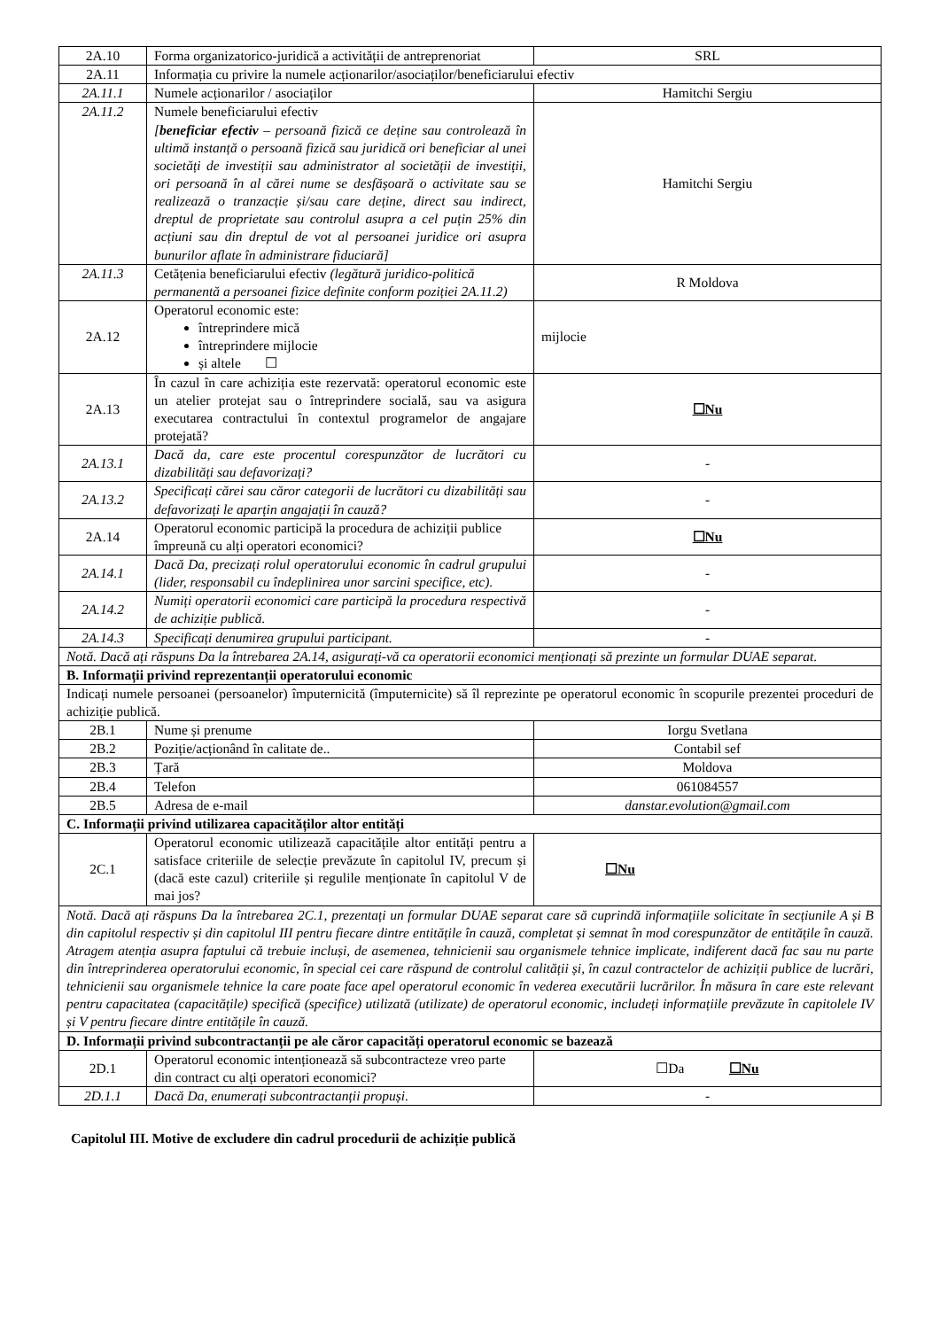| 2A.10 | Forma organizatorico-juridică a activității de antreprenoriat | SRL |
| 2A.11 | Informația cu privire la numele acționarilor/asociaților/beneficiarului efectiv | |
| 2A.11.1 | Numele acționarilor / asociaților | Hamitchi Sergiu |
| 2A.11.2 | Numele beneficiarului efectiv [ beneficiar efectiv – persoană fizică ce deține sau controlează în ultimă instanță o persoană fizică sau juridică ori beneficiar al unei societăți de investiții sau administrator al societății de investiții, ori persoană în al cărei nume se desfășoară o activitate sau se realizează o tranzacție și/sau care deține, direct sau indirect, dreptul de proprietate sau controlul asupra a cel puțin 25% din acțiuni sau din dreptul de vot al persoanei juridice ori asupra bunurilor aflate în administrare fiduciară] | Hamitchi Sergiu |
| 2A.11.3 | Cetățenia beneficiarului efectiv (legătură juridico-politică permanentă a persoanei fizice definite conform poziției 2A.11.2) | R Moldova |
| 2A.12 | Operatorul economic este: întreprindere mică întreprindere mijlocie și altele ☐ | mijlocie |
| 2A.13 | În cazul în care achiziția este rezervată: operatorul economic este un atelier protejat sau o întreprindere socială, sau va asigura executarea contractului în contextul programelor de angajare protejată? | ☐Nu |
| 2A.13.1 | Dacă da, care este procentul corespunzător de lucrători cu dizabilități sau defavorizați? | - |
| 2A.13.2 | Specificați cărei sau căror categorii de lucrători cu dizabilități sau defavorizați le aparțin angajații în cauză? | - |
| 2A.14 | Operatorul economic participă la procedura de achiziții publice împreună cu alți operatori economici? | ☐Nu |
| 2A.14.1 | Dacă Da, precizați rolul operatorului economic în cadrul grupului (lider, responsabil cu îndeplinirea unor sarcini specifice, etc). | - |
| 2A.14.2 | Numiți operatorii economici care participă la procedura respectivă de achiziție publică. | - |
| 2A.14.3 | Specificați denumirea grupului participant. | - |
| Notă. Dacă ați răspuns Da la întrebarea 2A.14, asigurați-vă ca operatorii economici menționați să prezinte un formular DUAE separat. | | |
| B. Informații privind reprezentanții operatorului economic | | |
| Indicați numele persoanei (persoanelor) împuternicită (împuternicite) să îl reprezinte pe operatorul economic în scopurile prezentei proceduri de achiziție publică. | | |
| 2B.1 | Nume și prenume | Iorgu Svetlana |
| 2B.2 | Poziție/acționând în calitate de.. | Contabil sef |
| 2B.3 | Țară | Moldova |
| 2B.4 | Telefon | 061084557 |
| 2B.5 | Adresa de e-mail | danstar.evolution@gmail.com |
| C. Informații privind utilizarea capacităților altor entități | | |
| 2C.1 | Operatorul economic utilizează capacitățile altor entități pentru a satisface criteriile de selecție prevăzute în capitolul IV, precum și (dacă este cazul) criteriile și regulile menționate în capitolul V de mai jos? | ☐Nu |
| Notă. Dacă ați răspuns Da la întrebarea 2C.1, prezentați un formular DUAE separat care să cuprindă informațiile solicitate în secțiunile A și B din capitolul respectiv și din capitolul III pentru fiecare dintre entitățile în cauză, completat și semnat în mod corespunzător de entitățile în cauză. Atragem atenția asupra faptului că trebuie incluși, de asemenea, tehnicienii sau organismele tehnice implicate, indiferent dacă fac sau nu parte din întreprinderea operatorului economic, în special cei care răspund de controlul calității și, în cazul contractelor de achiziții publice de lucrări, tehnicienii sau organismele tehnice la care poate face apel operatorul economic în vederea executării lucrărilor. În măsura în care este relevant pentru capacitatea (capacitățile) specifică (specifice) utilizată (utilizate) de operatorul economic, includeți informațiile prevăzute în capitolele IV și V pentru fiecare dintre entitățile în cauză. | | |
| D. Informații privind subcontractanții pe ale căror capacități operatorul economic se bazează | | |
| 2D.1 | Operatorul economic intenționează să subcontracteze vreo parte din contract cu alți operatori economici? | ☐Da ☐Nu |
| 2D.1.1 | Dacă Da, enumerați subcontractanții propuși. | - |
Capitolul III. Motive de excludere din cadrul procedurii de achiziție publică